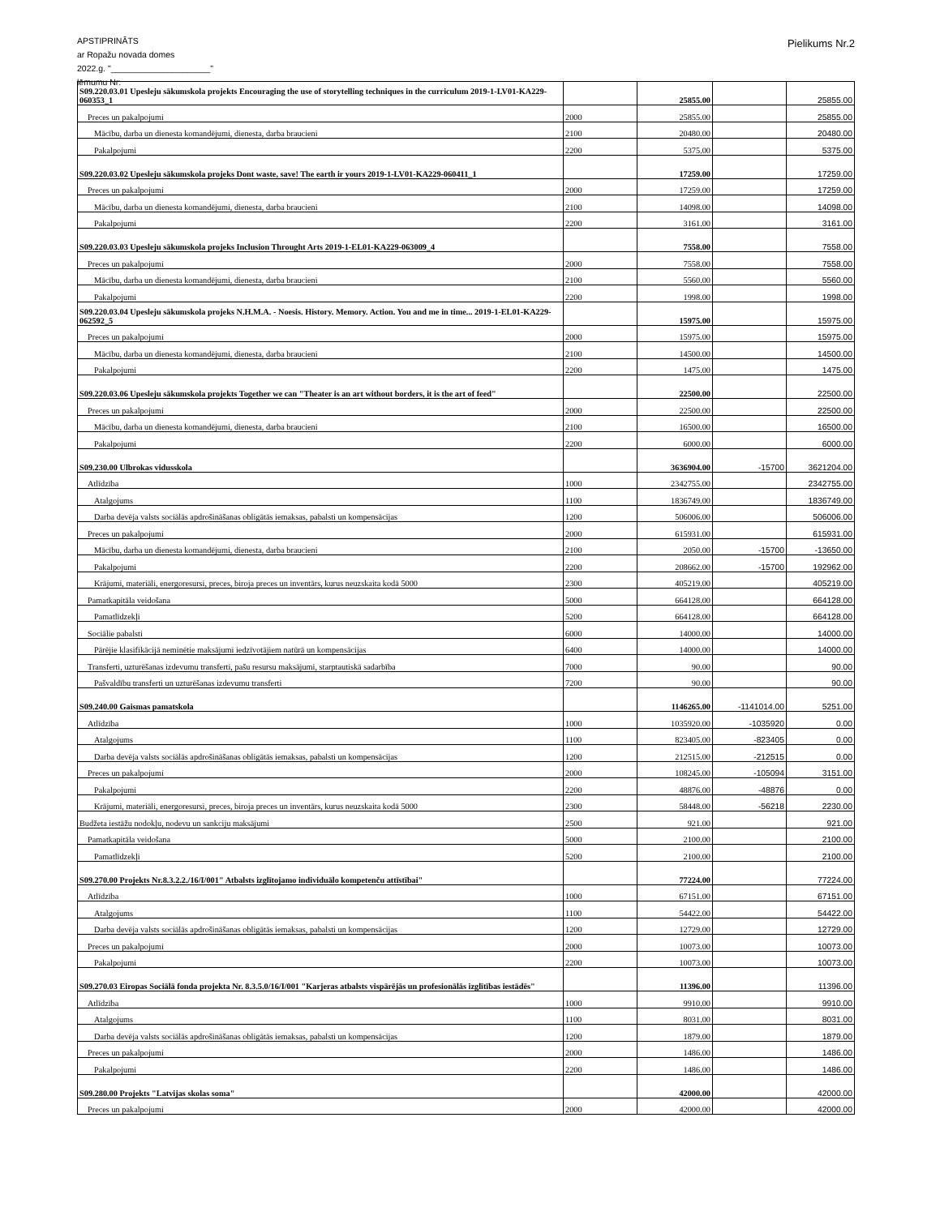APSTIPRINĀTS
ar Ropažu novada domes
2022.g. "_____________________"
lēmumu Nr:
Pielikums Nr.2
| S09.220.03.01 Upesleju sākumskola projekts Encouraging the use of storytelling techniques in the curriculum 2019-1-LV01-KA229-060353_1 | | 25855.00 | | 25855.00 |
| Preces un pakalpojumi | 2000 | 25855.00 | | 25855.00 |
| Mācību, darba un dienesta komandējumi, dienesta, darba braucieni | 2100 | 20480.00 | | 20480.00 |
| Pakalpojumi | 2200 | 5375.00 | | 5375.00 |
| S09.220.03.02 Upesleju sākumskola projeks Dont waste, save! The earth ir yours 2019-1-LV01-KA229-060411_1 | | 17259.00 | | 17259.00 |
| Preces un pakalpojumi | 2000 | 17259.00 | | 17259.00 |
| Mācību, darba un dienesta komandējumi, dienesta, darba braucieni | 2100 | 14098.00 | | 14098.00 |
| Pakalpojumi | 2200 | 3161.00 | | 3161.00 |
| S09.220.03.03 Upesleju sākumskola projeks Inclusion Throught Arts 2019-1-EL01-KA229-063009_4 | | 7558.00 | | 7558.00 |
| Preces un pakalpojumi | 2000 | 7558.00 | | 7558.00 |
| Mācību, darba un dienesta komandējumi, dienesta, darba braucieni | 2100 | 5560.00 | | 5560.00 |
| Pakalpojumi | 2200 | 1998.00 | | 1998.00 |
| S09.220.03.04 Upesleju sākumskola projeks N.H.M.A. - Noesis. History. Memory. Action. You and me in time... 2019-1-EL01-KA229-062592_5 | | 15975.00 | | 15975.00 |
| Preces un pakalpojumi | 2000 | 15975.00 | | 15975.00 |
| Mācību, darba un dienesta komandējumi, dienesta, darba braucieni | 2100 | 14500.00 | | 14500.00 |
| Pakalpojumi | 2200 | 1475.00 | | 1475.00 |
| S09.220.03.06 Upesleju sākumskola projekts Together we can "Theater is an art without borders, it is the art of feed" | | 22500.00 | | 22500.00 |
| Preces un pakalpojumi | 2000 | 22500.00 | | 22500.00 |
| Mācību, darba un dienesta komandējumi, dienesta, darba braucieni | 2100 | 16500.00 | | 16500.00 |
| Pakalpojumi | 2200 | 6000.00 | | 6000.00 |
| S09.230.00 Ulbrokas vidusskola | | 3636904.00 | -15700 | 3621204.00 |
| Atlīdzība | 1000 | 2342755.00 | | 2342755.00 |
| Atalgojums | 1100 | 1836749.00 | | 1836749.00 |
| Darba devēja valsts sociālās apdrošināšanas obligātās iemaksas, pabalsti un kompensācijas | 1200 | 506006.00 | | 506006.00 |
| Preces un pakalpojumi | 2000 | 615931.00 | | 615931.00 |
| Mācību, darba un dienesta komandējumi, dienesta, darba braucieni | 2100 | 2050.00 | -15700 | -13650.00 |
| Pakalpojumi | 2200 | 208662.00 | -15700 | 192962.00 |
| Krājumi, materiāli, energoresursi, preces, biroja preces un inventārs, kurus neuzskaita kodā 5000 | 2300 | 405219.00 | | 405219.00 |
| Pamatkapitāla veidošana | 5000 | 664128.00 | | 664128.00 |
| Pamatlīdzekļi | 5200 | 664128.00 | | 664128.00 |
| Sociālie pabalsti | 6000 | 14000.00 | | 14000.00 |
| Pārējie klasifikācijā neminētie maksājumi iedzīvotājiem natūrā un kompensācijas | 6400 | 14000.00 | | 14000.00 |
| Transferti, uzturēšanas izdevumu transferti, pašu resursu maksājumi, starptautiskā sadarbība | 7000 | 90.00 | | 90.00 |
| Pašvaldību transferti un uzturēšanas izdevumu transferti | 7200 | 90.00 | | 90.00 |
| S09.240.00 Gaismas pamatskola | | 1146265.00 | -1141014.00 | 5251.00 |
| Atlīdzība | 1000 | 1035920.00 | -1035920 | 0.00 |
| Atalgojums | 1100 | 823405.00 | -823405 | 0.00 |
| Darba devēja valsts sociālās apdrošināšanas obligātās iemaksas, pabalsti un kompensācijas | 1200 | 212515.00 | -212515 | 0.00 |
| Preces un pakalpojumi | 2000 | 108245.00 | -105094 | 3151.00 |
| Pakalpojumi | 2200 | 48876.00 | -48876 | 0.00 |
| Krājumi, materiāli, energoresursi, preces, biroja preces un inventārs, kurus neuzskaita kodā 5000 | 2300 | 58448.00 | -56218 | 2230.00 |
| Budžeta iestāžu nodokļu, nodevu un sankciju maksājumi | 2500 | 921.00 | | 921.00 |
| Pamatkapitāla veidošana | 5000 | 2100.00 | | 2100.00 |
| Pamatlīdzekļi | 5200 | 2100.00 | | 2100.00 |
| S09.270.00 Projekts Nr.8.3.2.2./16/I/001" Atbalsts izglītojamo individuālo kompetenču attīstībai" | | 77224.00 | | 77224.00 |
| Atlīdzība | 1000 | 67151.00 | | 67151.00 |
| Atalgojums | 1100 | 54422.00 | | 54422.00 |
| Darba devēja valsts sociālās apdrošināšanas obligātās iemaksas, pabalsti un kompensācijas | 1200 | 12729.00 | | 12729.00 |
| Preces un pakalpojumi | 2000 | 10073.00 | | 10073.00 |
| Pakalpojumi | 2200 | 10073.00 | | 10073.00 |
| S09.270.03 Eiropas Sociālā fonda projekta Nr. 8.3.5.0/16/I/001 "Karjeras atbalsts vispārējās un profesionālās izglītības iestādēs" | | 11396.00 | | 11396.00 |
| Atlīdzība | 1000 | 9910.00 | | 9910.00 |
| Atalgojums | 1100 | 8031.00 | | 8031.00 |
| Darba devēja valsts sociālās apdrošināšanas obligātās iemaksas, pabalsti un kompensācijas | 1200 | 1879.00 | | 1879.00 |
| Preces un pakalpojumi | 2000 | 1486.00 | | 1486.00 |
| Pakalpojumi | 2200 | 1486.00 | | 1486.00 |
| S09.280.00 Projekts "Latvijas skolas soma" | | 42000.00 | | 42000.00 |
| Preces un pakalpojumi | 2000 | 42000.00 | | 42000.00 |